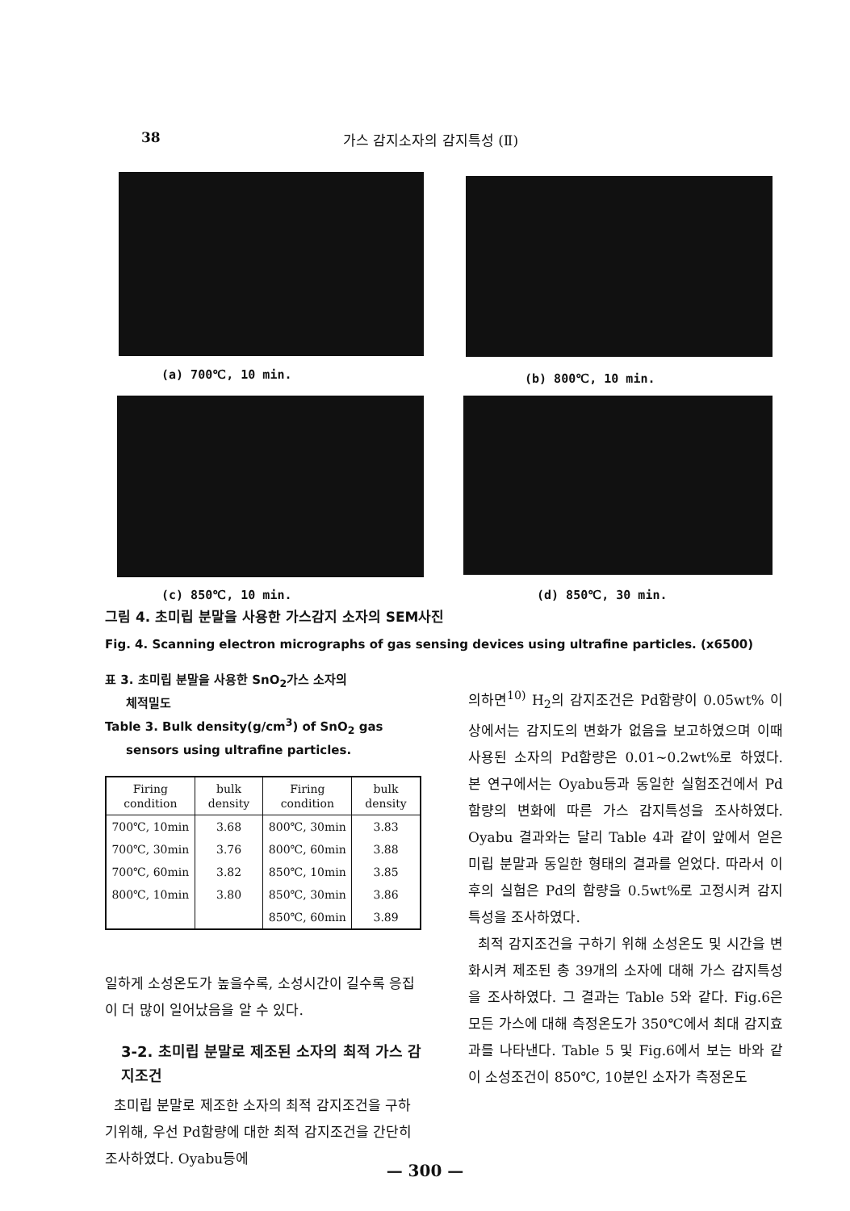38 가스 감지소자의 감지특성 (Ⅱ)
(a) 700℃, 10 min. (b) 800℃, 10 min.
(c) 850℃, 10 min. (d) 850℃, 30 min.
그림 4. 초미립 분말을 사용한 가스감지 소자의 SEM사진
Fig. 4. Scanning electron micrographs of gas sensing devices using ultrafine particles. (x6500)
표 3. 초미립 분말을 사용한 SnO<sub>2</sub>가스 소자의
체적밀도
Table 3. Bulk density(g/cm<sup>3</sup>) of SnO<sub>2</sub> gas
sensors using ultrafine particles.
| Firing condition | bulk density | Firing condition | bulk density |
| --- | --- | --- | --- |
| 700℃, 10min | 3.68 | 800℃, 30min | 3.83 |
| 700℃, 30min | 3.76 | 800℃, 60min | 3.88 |
| 700℃, 60min | 3.82 | 850℃, 10min | 3.85 |
| 800℃, 10min | 3.80 | 850℃, 30min | 3.86 |
| | | 850℃, 60min | 3.89 |
일하게 소성온도가 높을수록, 소성시간이 길수록 응집이 더 많이 일어났음을 알 수 있다.
3-2. 초미립 분말로 제조된 소자의 최적 가스 감지조건
초미립 분말로 제조한 소자의 최적 감지조건을 구하기위해, 우선 Pd함량에 대한 최적 감지조건을 간단히 조사하였다. Oyabu등에
의하면<sup>10)</sup> H<sub>2</sub>의 감지조건은 Pd함량이 0.05wt% 이상에서는 감지도의 변화가 없음을 보고하였으며 이때 사용된 소자의 Pd함량은 0.01~0.2wt%로 하였다. 본 연구에서는 Oyabu등과 동일한 실험조건에서 Pd함량의 변화에 따른 가스 감지특성을 조사하였다. Oyabu 결과와는 달리 Table 4과 같이 앞에서 얻은 미립 분말과 동일한 형태의 결과를 얻었다. 따라서 이후의 실험은 Pd의 함량을 0.5wt%로 고정시켜 감지특성을 조사하였다.
최적 감지조건을 구하기 위해 소성온도 및 시간을 변화시켜 제조된 총 39개의 소자에 대해 가스 감지특성을 조사하였다. 그 결과는 Table 5와 같다. Fig.6은 모든 가스에 대해 측정온도가 350℃에서 최대 감지효과를 나타낸다. Table 5 및 Fig.6에서 보는 바와 같이 소성조건이 850℃, 10분인 소자가 측정온도
— 300 —